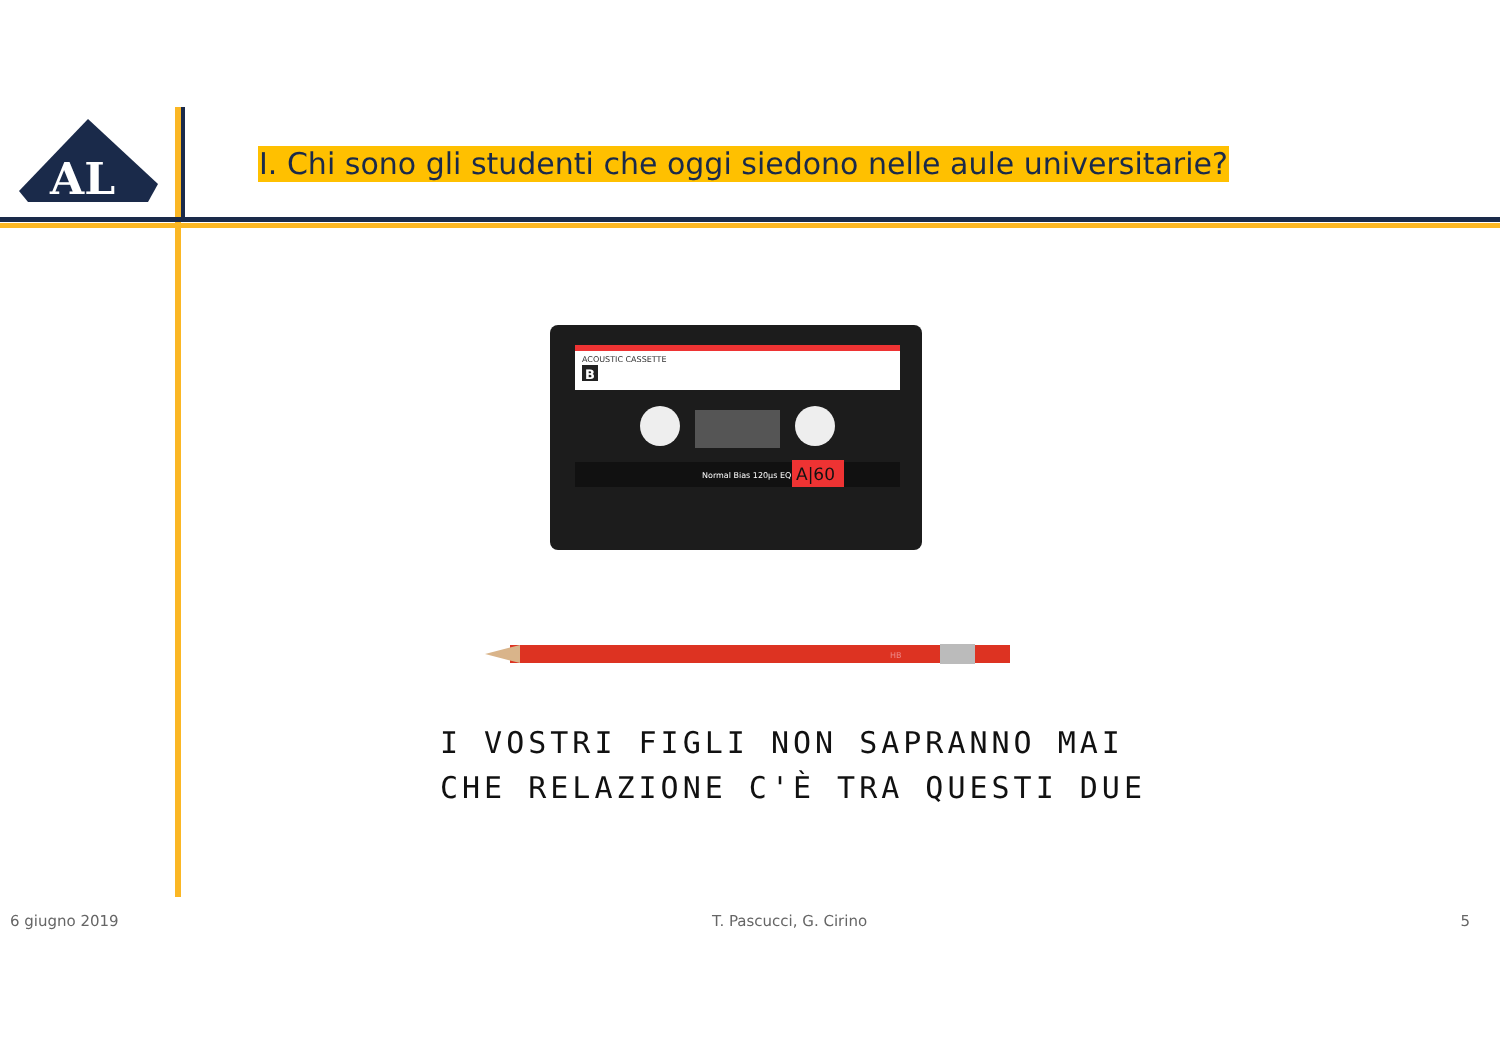AL
I. Chi sono gli studenti che oggi siedono nelle aule universitarie?
ACOUSTIC CASSETTE
B
Normal Bias 120μs EQ
A|60
HB
I VOSTRI FIGLI NON SAPRANNO MAI
CHE RELAZIONE C'È TRA QUESTI DUE
6 giugno 2019 T. Pascucci, G. Cirino 5